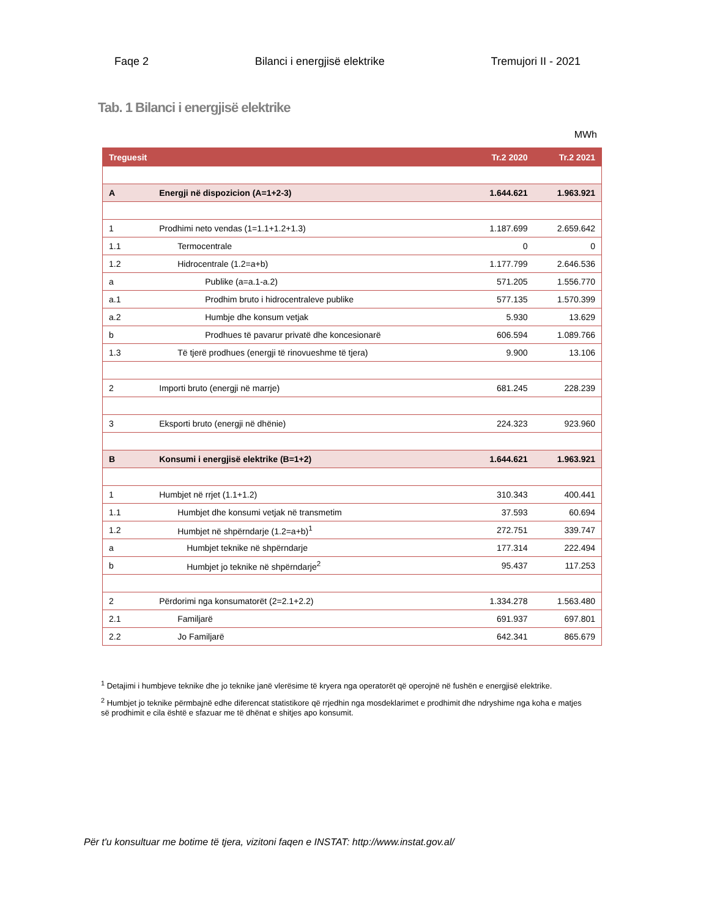Faqe 2 Bilanci i energjisë elektrike Tremujori II - 2021
Tab. 1 Bilanci i energjisë elektrike
MWh
| Treguesit | | Tr.2 2020 | Tr.2 2021 |
| --- | --- | --- | --- |
| A | Energji në dispozicion (A=1+2-3) | 1.644.621 | 1.963.921 |
| 1 | Prodhimi neto vendas (1=1.1+1.2+1.3) | 1.187.699 | 2.659.642 |
| 1.1 | Termocentrale | 0 | 0 |
| 1.2 | Hidrocentrale (1.2=a+b) | 1.177.799 | 2.646.536 |
| a | Publike (a=a.1-a.2) | 571.205 | 1.556.770 |
| a.1 | Prodhim bruto i hidrocentraleve publike | 577.135 | 1.570.399 |
| a.2 | Humbje dhe konsum vetjak | 5.930 | 13.629 |
| b | Prodhues të pavarur privatë dhe koncesionarë | 606.594 | 1.089.766 |
| 1.3 | Të tjerë prodhues (energji të rinovueshme të tjera) | 9.900 | 13.106 |
| 2 | Importi bruto (energji në marrje) | 681.245 | 228.239 |
| 3 | Eksporti bruto (energji në dhënie) | 224.323 | 923.960 |
| B | Konsumi i energjisë elektrike (B=1+2) | 1.644.621 | 1.963.921 |
| 1 | Humbjet në rrjet (1.1+1.2) | 310.343 | 400.441 |
| 1.1 | Humbjet dhe konsumi vetjak në transmetim | 37.593 | 60.694 |
| 1.2 | Humbjet në shpërndarje (1.2=a+b)<sup>1</sup> | 272.751 | 339.747 |
| a | Humbjet teknike në shpërndarje | 177.314 | 222.494 |
| b | Humbjet jo teknike në shpërndarje<sup>2</sup> | 95.437 | 117.253 |
| 2 | Përdorimi nga konsumatorët (2=2.1+2.2) | 1.334.278 | 1.563.480 |
| 2.1 | Familjarë | 691.937 | 697.801 |
| 2.2 | Jo Familjarë | 642.341 | 865.679 |
<sup>1</sup> Detajimi i humbjeve teknike dhe jo teknike janë vlerësime të kryera nga operatorët që operojnë në fushën e energjisë elektrike.
<sup>2</sup> Humbjet jo teknike përmbajnë edhe diferencat statistikore që rrjedhin nga mosdeklarimet e prodhimit dhe ndryshime nga koha e matjes së prodhimit e cila është e sfazuar me të dhënat e shitjes apo konsumit.
Për t'u konsultuar me botime të tjera, vizitoni faqen e INSTAT: http://www.instat.gov.al/